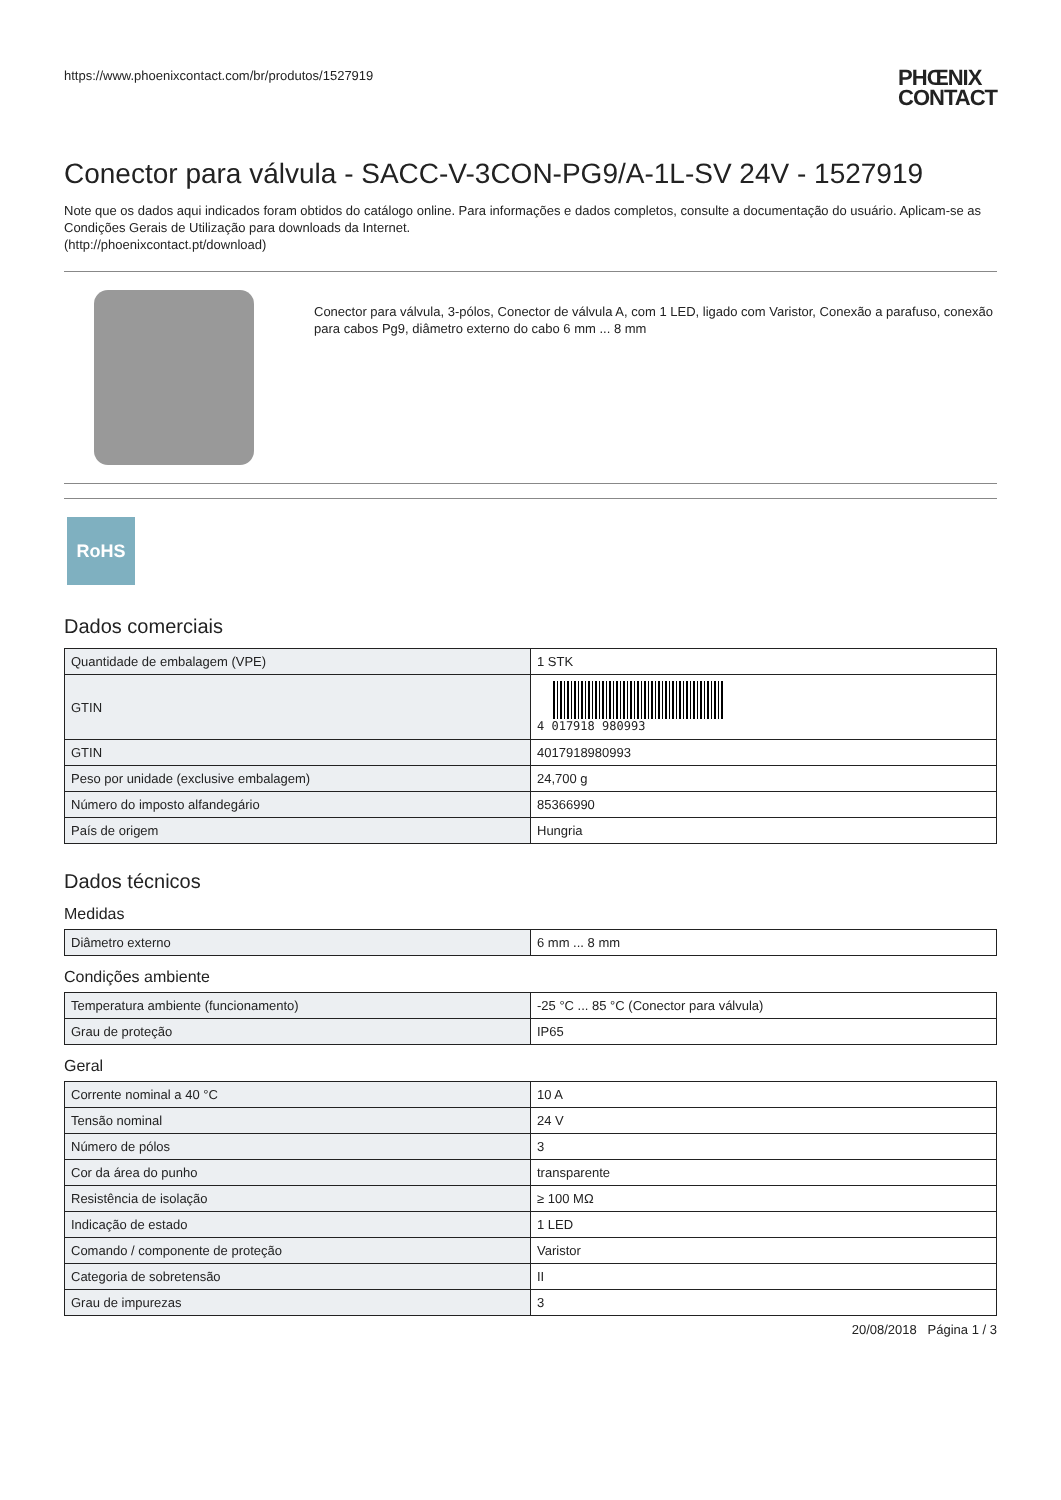https://www.phoenixcontact.com/br/produtos/1527919 PHŒNIX
CONTACT
Conector para válvula - SACC-V-3CON-PG9/A-1L-SV 24V - 1527919
Note que os dados aqui indicados foram obtidos do catálogo online. Para informações e dados completos, consulte a documentação do usuário. Aplicam-se as Condições Gerais de Utilização para downloads da Internet.
(http://phoenixcontact.pt/download)
Conector para válvula, 3-pólos, Conector de válvula A, com 1 LED, ligado com Varistor, Conexão a parafuso, conexão para cabos Pg9, diâmetro externo do cabo 6 mm ... 8 mm
RoHS
Dados comerciais
| Quantidade de embalagem (VPE) | 1 STK |
| GTIN | 4 017918 980993 |
| GTIN | 4017918980993 |
| Peso por unidade (exclusive embalagem) | 24,700 g |
| Número do imposto alfandegário | 85366990 |
| País de origem | Hungria |
Dados técnicos
Medidas
| Diâmetro externo | 6 mm ... 8 mm |
Condições ambiente
| Temperatura ambiente (funcionamento) | -25 °C ... 85 °C (Conector para válvula) |
| Grau de proteção | IP65 |
Geral
| Corrente nominal a 40 °C | 10 A |
| Tensão nominal | 24 V |
| Número de pólos | 3 |
| Cor da área do punho | transparente |
| Resistência de isolação | ≥ 100 MΩ |
| Indicação de estado | 1 LED |
| Comando / componente de proteção | Varistor |
| Categoria de sobretensão | II |
| Grau de impurezas | 3 |
20/08/2018 Página 1 / 3